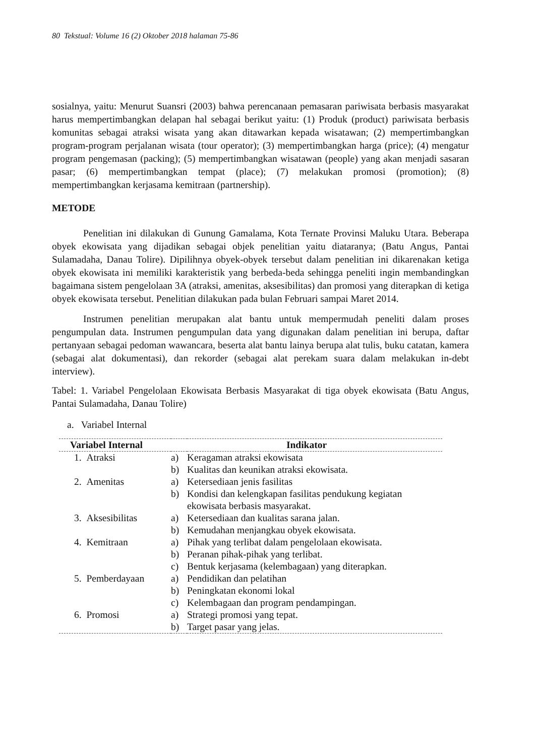80 Tekstual: Volume 16 (2) Oktober 2018 halaman 75-86
sosialnya, yaitu: Menurut Suansri (2003) bahwa perencanaan pemasaran pariwisata berbasis masyarakat harus mempertimbangkan delapan hal sebagai berikut yaitu: (1) Produk (product) pariwisata berbasis komunitas sebagai atraksi wisata yang akan ditawarkan kepada wisatawan; (2) mempertimbangkan program-program perjalanan wisata (tour operator); (3) mempertimbangkan harga (price); (4) mengatur program pengemasan (packing); (5) mempertimbangkan wisatawan (people) yang akan menjadi sasaran pasar; (6) mempertimbangkan tempat (place); (7) melakukan promosi (promotion); (8) mempertimbangkan kerjasama kemitraan (partnership).
METODE
Penelitian ini dilakukan di Gunung Gamalama, Kota Ternate Provinsi Maluku Utara. Beberapa obyek ekowisata yang dijadikan sebagai objek penelitian yaitu diataranya; (Batu Angus, Pantai Sulamadaha, Danau Tolire). Dipilihnya obyek-obyek tersebut dalam penelitian ini dikarenakan ketiga obyek ekowisata ini memiliki karakteristik yang berbeda-beda sehingga peneliti ingin membandingkan bagaimana sistem pengelolaan 3A (atraksi, amenitas, aksesibilitas) dan promosi yang diterapkan di ketiga obyek ekowisata tersebut. Penelitian dilakukan pada bulan Februari sampai Maret 2014.
Instrumen penelitian merupakan alat bantu untuk mempermudah peneliti dalam proses pengumpulan data. Instrumen pengumpulan data yang digunakan dalam penelitian ini berupa, daftar pertanyaan sebagai pedoman wawancara, beserta alat bantu lainya berupa alat tulis, buku catatan, kamera (sebagai alat dokumentasi), dan rekorder (sebagai alat perekam suara dalam melakukan in-debt interview).
Tabel: 1. Variabel Pengelolaan Ekowisata Berbasis Masyarakat di tiga obyek ekowisata (Batu Angus, Pantai Sulamadaha, Danau Tolire)
a. Variabel Internal
| Variabel Internal | Indikator | |
| --- | --- | --- |
| 1. Atraksi | a) | Keragaman atraksi ekowisata |
| | b) | Kualitas dan keunikan atraksi ekowisata. |
| 2. Amenitas | a) | Ketersediaan jenis fasilitas |
| | b) | Kondisi dan kelengkapan fasilitas pendukung kegiatan ekowisata berbasis masyarakat. |
| 3. Aksesibilitas | a) | Ketersediaan dan kualitas sarana jalan. |
| | b) | Kemudahan menjangkau obyek ekowisata. |
| 4. Kemitraan | a) | Pihak yang terlibat dalam pengelolaan ekowisata. |
| | b) | Peranan pihak-pihak yang terlibat. |
| | c) | Bentuk kerjasama (kelembagaan) yang diterapkan. |
| 5. Pemberdayaan | a) | Pendidikan dan pelatihan |
| | b) | Peningkatan ekonomi lokal |
| | c) | Kelembagaan dan program pendampingan. |
| 6. Promosi | a) | Strategi promosi yang tepat. |
| | b) | Target pasar yang jelas. |